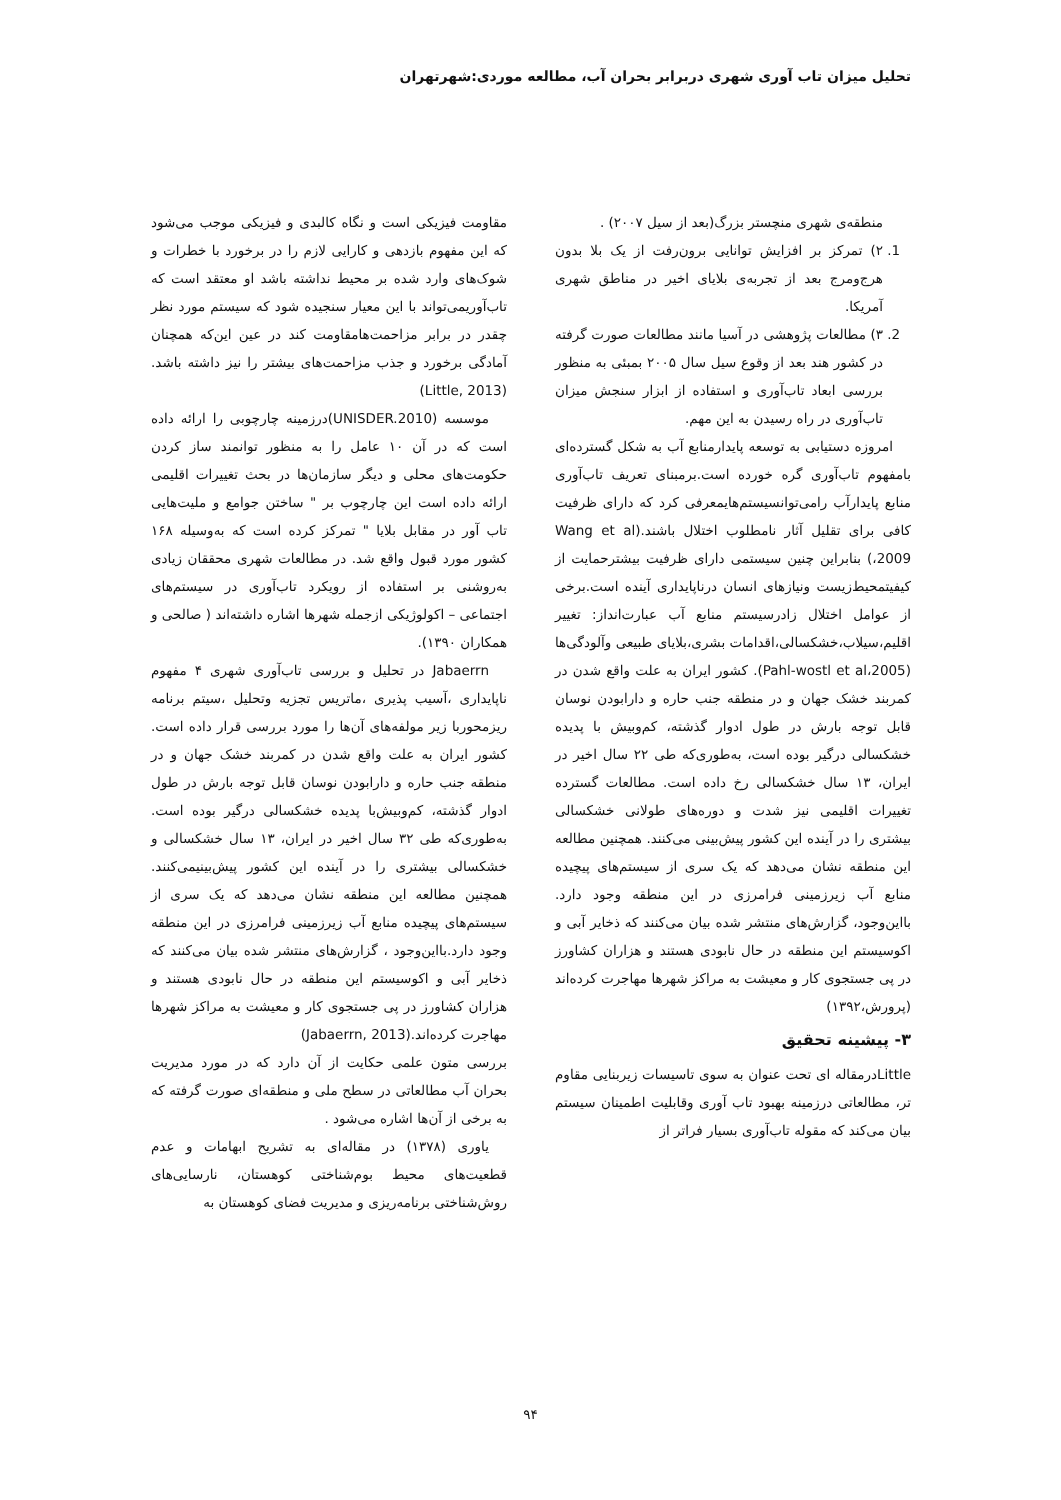تحلیل میزان تاب آوری شهری دربرابر بحران آب، مطالعه موردی:شهرتهران
منطقه‌ی شهری منچستر بزرگ(بعد از سیل ۲۰۰۷) .
1. ۲) تمرکز بر افزایش توانایی برون‌رفت از یک بلا بدون هرج‌ومرج بعد از تجربه‌ی بلایای اخیر در مناطق شهری آمریکا.
2. ۳) مطالعات پژوهشی در آسیا مانند مطالعات صورت گرفته در کشور هند بعد از وقوع سیل سال ۲۰۰۵ بمبئی به منظور بررسی ابعاد تاب‌آوری و استفاده از ابزار سنجش میزان تاب‌آوری در راه رسیدن به این مهم.
امروزه دستیابی به توسعه پایدارمنابع آب به شکل گسترده‌ای بامفهوم تاب‌آوری گره خورده است.برمبنای تعریف تاب‌آوری منابع پایدارآب رامی‌توانسیستم‌هایمعرفی کرد که دارای ظرفیت کافی برای تقلیل آثار نامطلوب اختلال باشند.(Wang et al ،2009) بنابراین چنین سیستمی دارای ظرفیت بیشترحمایت از کیفیتمحیط‌زیست ونیازهای انسان درناپایداری آینده است.برخی از عوامل اختلال زادرسیستم منابع آب عبارت‌انداز: تغییر اقلیم،سیلاب،خشکسالی،اقدامات بشری،بلایای طبیعی وآلودگی‌ها (Pahl-wostl et al،2005). کشور ایران به علت واقع شدن در کمربند خشک جهان و در منطقه جنب حاره و دارابودن نوسان قابل توجه بارش در طول ادوار گذشته، کم‌وبیش با پدیده خشکسالی درگیر بوده است، به‌طوری‌که طی ۲۲ سال اخیر در ایران، ۱۳ سال خشکسالی رخ داده است. مطالعات گسترده تغییرات اقلیمی نیز شدت و دوره‌های طولانی خشکسالی بیشتری را در آینده این کشور پیش‌بینی می‌کنند. همچنین مطالعه این منطقه نشان می‌دهد که یک سری از سیستم‌های پیچیده منابع آب زیرزمینی فرامرزی در این منطقه وجود دارد. بااین‌وجود، گزارش‌های منتشر شده بیان می‌کنند که ذخایر آبی و اکوسیستم این منطقه در حال نابودی هستند و هزاران کشاورز در پی جستجوی کار و معیشت به مراکز شهرها مهاجرت کرده‌اند (پرورش،۱۳۹۲)
۳- پیشینه تحقیق
Littleدرمقاله ای تحت عنوان به سوی تاسیسات زیربنایی مقاوم تر، مطالعاتی درزمینه بهبود تاب آوری وقابلیت اطمینان سیستم بیان می‌کند که مقوله تاب‌آوری بسیار فراتر از
مقاومت فیزیکی است و نگاه کالبدی و فیزیکی موجب می‌شود که این مفهوم بازدهی و کارایی لازم را در برخورد با خطرات و شوک‌های وارد شده بر محیط نداشته باشد او معتقد است که تاب‌آوریمی‌تواند با این معیار سنجیده شود که سیستم مورد نظر چقدر در برابر مزاحمت‌هامقاومت کند در عین این‌که همچنان آمادگی برخورد و جذب مزاحمت‌های بیشتر را نیز داشته باشد. (Little, 2013)
موسسه (UNISDER.2010)درزمینه چارچوبی را ارائه داده است که در آن ۱۰ عامل را به منظور توانمند ساز کردن حکومت‌های محلی و دیگر سازمان‌ها در بحث تغییرات اقلیمی ارائه داده است این چارچوب بر " ساختن جوامع و ملیت‌هایی تاب آور در مقابل بلایا " تمرکز کرده است که به‌وسیله ۱۶۸ کشور مورد قبول واقع شد. در مطالعات شهری محققان زیادی به‌روشنی بر استفاده از رویکرد تاب‌آوری در سیستم‌های اجتماعی – اکولوژیکی ازجمله شهرها اشاره داشته‌اند ( صالحی و همکاران ۱۳۹۰).
Jabaerrn در تحلیل و بررسی تاب‌آوری شهری ۴ مفهوم ناپایداری ،آسیب پذیری ،ماتریس تجزیه وتحلیل ،سیتم برنامه ریزمحوربا زیر مولفه‌های آن‌ها را مورد بررسی قرار داده است. کشور ایران به علت واقع شدن در کمربند خشک جهان و در منطقه جنب حاره و دارابودن نوسان قابل توجه بارش در طول ادوار گذشته، کم‌وبیش‌با پدیده خشکسالی درگیر بوده است. به‌طوری‌که طی ۳۲ سال اخیر در ایران، ۱۳ سال خشکسالی و خشکسالی بیشتری را در آینده این کشور پیش‌بینیمی‌کنند. همچنین مطالعه این منطقه نشان می‌دهد که یک سری از سیستم‌های پیچیده منابع آب زیرزمینی فرامرزی در این منطقه وجود دارد.بااین‌وجود ، گزارش‌های منتشر شده بیان می‌کنند که ذخایر آبی و اکوسیستم این منطقه در حال نابودی هستند و هزاران کشاورز در پی جستجوی کار و معیشت به مراکز شهرها مهاجرت کرده‌اند.(Jabaerrn, 2013)
بررسی متون علمی حکایت از آن دارد که در مورد مدیریت بحران آب مطالعاتی در سطح ملی و منطقه‌ای صورت گرفته که به برخی از آن‌ها اشاره می‌شود .
یاوری (۱۳۷۸) در مقاله‌ای به تشریح ابهامات و عدم قطعیت‌های محیط بوم‌شناختی کوهستان، نارسایی‌های روش‌شناختی برنامه‌ریزی و مدیریت فضای کوهستان به
۹۴